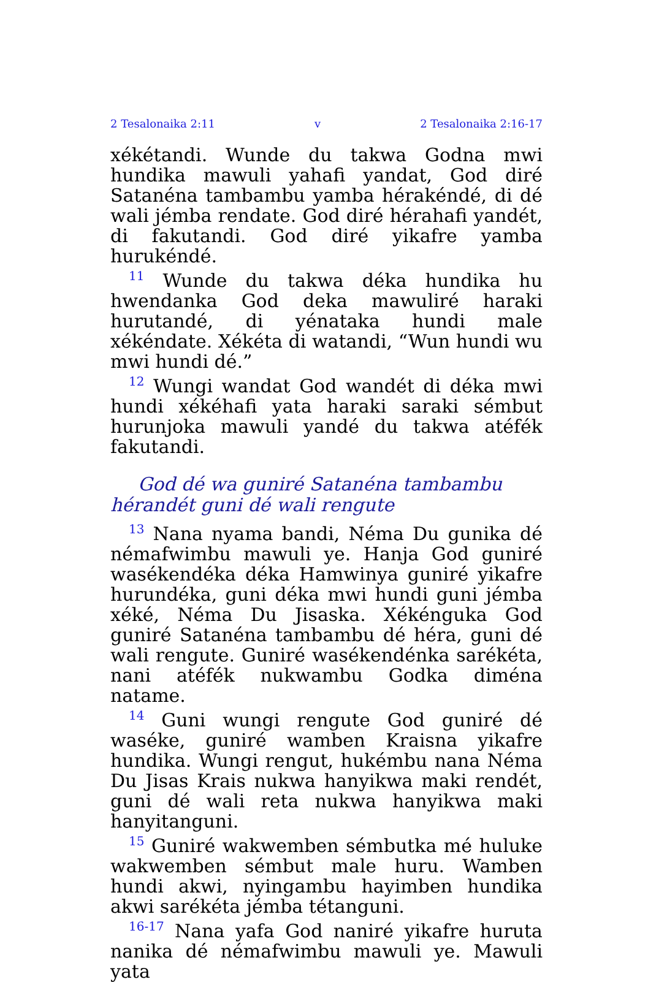2 Tesalonaika 2:11 v 2 Tesalonaika 2:16-17
xékétandi. Wunde du takwa Godna mwi hundika mawuli yahafi yandat, God diré Satanéna tambambu yamba hérakéndé, di dé wali jémba rendate. God diré hérahafi yandét, di fakutandi. God diré yikafre yamba hurukéndé.
<sup>11</sup> Wunde du takwa déka hundika hu hwendanka God deka mawuliré haraki hurutandé, di yénataka hundi male xékéndate. Xékéta di watandi, “Wun hundi wu mwi hundi dé.”
<sup>12</sup> Wungi wandat God wandét di déka mwi hundi xékéhafi yata haraki saraki sémbut hurunjoka mawuli yandé du takwa atéfék fakutandi.
God dé wa guniré Satanéna tambambu hérandét guni dé wali rengute
<sup>13</sup> Nana nyama bandi, Néma Du gunika dé némafwimbu mawuli ye. Hanja God guniré wasékendéka déka Hamwinya guniré yikafre hurundéka, guni déka mwi hundi guni jémba xéké, Néma Du Jisaska. Xékénguka God guniré Satanéna tambambu dé héra, guni dé wali rengute. Guniré wasékendénka sarékéta, nani atéfék nukwambu Godka diména natame.
<sup>14</sup> Guni wungi rengute God guniré dé waséke, guniré wamben Kraisna yikafre hundika. Wungi rengut, hukémbu nana Néma Du Jisas Krais nukwa hanyikwa maki rendét, guni dé wali reta nukwa hanyikwa maki hanyitanguni.
<sup>15</sup> Guniré wakwemben sémbutka mé huluke wakwemben sémbut male huru. Wamben hundi akwi, nyingambu hayimben hundika akwi sarékéta jémba tétanguni.
<sup>16-17</sup> Nana yafa God naniré yikafre huruta nanika dé némafwimbu mawuli ye. Mawuli yata